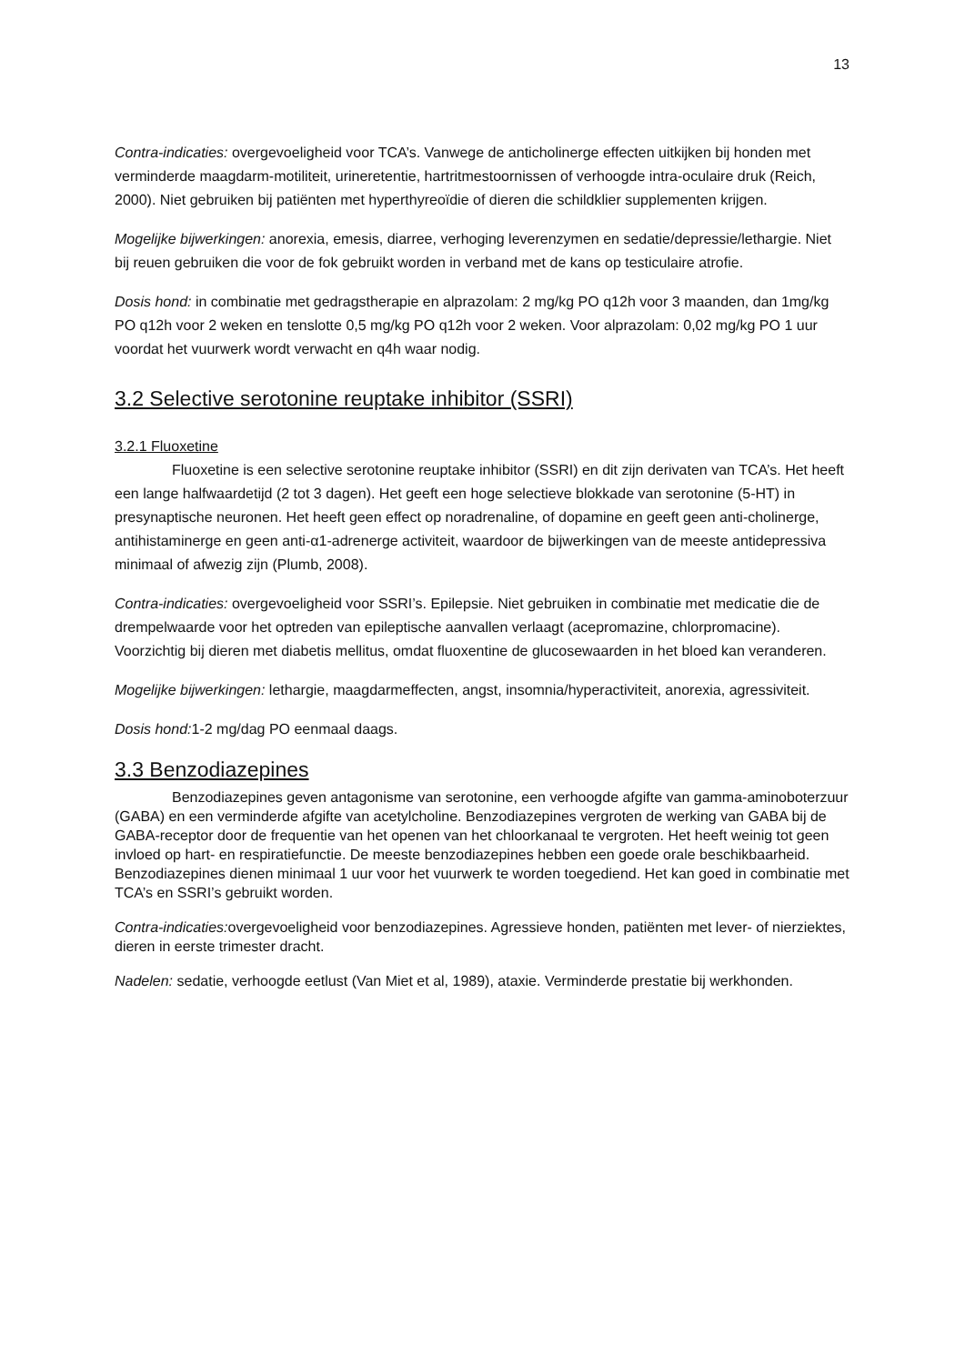13
Contra-indicaties: overgevoeligheid voor TCA’s. Vanwege de anticholinerge effecten uitkijken bij honden met verminderde maagdarm-motiliteit, urineretentie, hartritmestoornissen of verhoogde intra-oculaire druk (Reich, 2000). Niet gebruiken bij patiënten met hyperthyreoïdie of dieren die schildklier supplementen krijgen.
Mogelijke bijwerkingen: anorexia, emesis, diarree, verhoging leverenzymen en sedatie/depressie/lethargie. Niet bij reuen gebruiken die voor de fok gebruikt worden in verband met de kans op testiculaire atrofie.
Dosis hond: in combinatie met gedragstherapie en alprazolam: 2 mg/kg PO q12h voor 3 maanden, dan 1mg/kg PO q12h voor 2 weken en tenslotte 0,5 mg/kg PO q12h voor 2 weken. Voor alprazolam: 0,02 mg/kg PO 1 uur voordat het vuurwerk wordt verwacht en q4h waar nodig.
3.2 Selective serotonine reuptake inhibitor (SSRI)
3.2.1 Fluoxetine
Fluoxetine is een selective serotonine reuptake inhibitor (SSRI) en dit zijn derivaten van TCA’s. Het heeft een lange halfwaardetijd (2 tot 3 dagen). Het geeft een hoge selectieve blokkade van serotonine (5-HT) in presynaptische neuronen. Het heeft geen effect op noradrenaline, of dopamine en geeft geen anti-cholinerge, antihistaminerge en geen anti-α1-adrenerge activiteit, waardoor de bijwerkingen van de meeste antidepressiva minimaal of afwezig zijn (Plumb, 2008).
Contra-indicaties: overgevoeligheid voor SSRI’s. Epilepsie. Niet gebruiken in combinatie met medicatie die de drempelwaarde voor het optreden van epileptische aanvallen verlaagt (acepromazine, chlorpromacine). Voorzichtig bij dieren met diabetis mellitus, omdat fluoxentine de glucosewaarden in het bloed kan veranderen.
Mogelijke bijwerkingen: lethargie, maagdarmeffecten, angst, insomnia/hyperactiviteit, anorexia, agressiviteit.
Dosis hond: 1-2 mg/dag PO eenmaal daags.
3.3 Benzodiazepines
Benzodiazepines geven antagonisme van serotonine, een verhoogde afgifte van gamma-aminoboterzuur (GABA) en een verminderde afgifte van acetylcholine. Benzodiazepines vergroten de werking van GABA bij de GABA-receptor door de frequentie van het openen van het chloorkanaal te vergroten. Het heeft weinig tot geen invloed op hart- en respiratiefunctie. De meeste benzodiazepines hebben een goede orale beschikbaarheid. Benzodiazepines dienen minimaal 1 uur voor het vuurwerk te worden toegediend. Het kan goed in combinatie met TCA’s en SSRI’s gebruikt worden.
Contra-indicaties: overgevoeligheid voor benzodiazepines. Agressieve honden, patiënten met lever- of nierziektes, dieren in eerste trimester dracht.
Nadelen: sedatie, verhoogde eetlust (Van Miet et al, 1989), ataxie. Verminderde prestatie bij werkhonden.